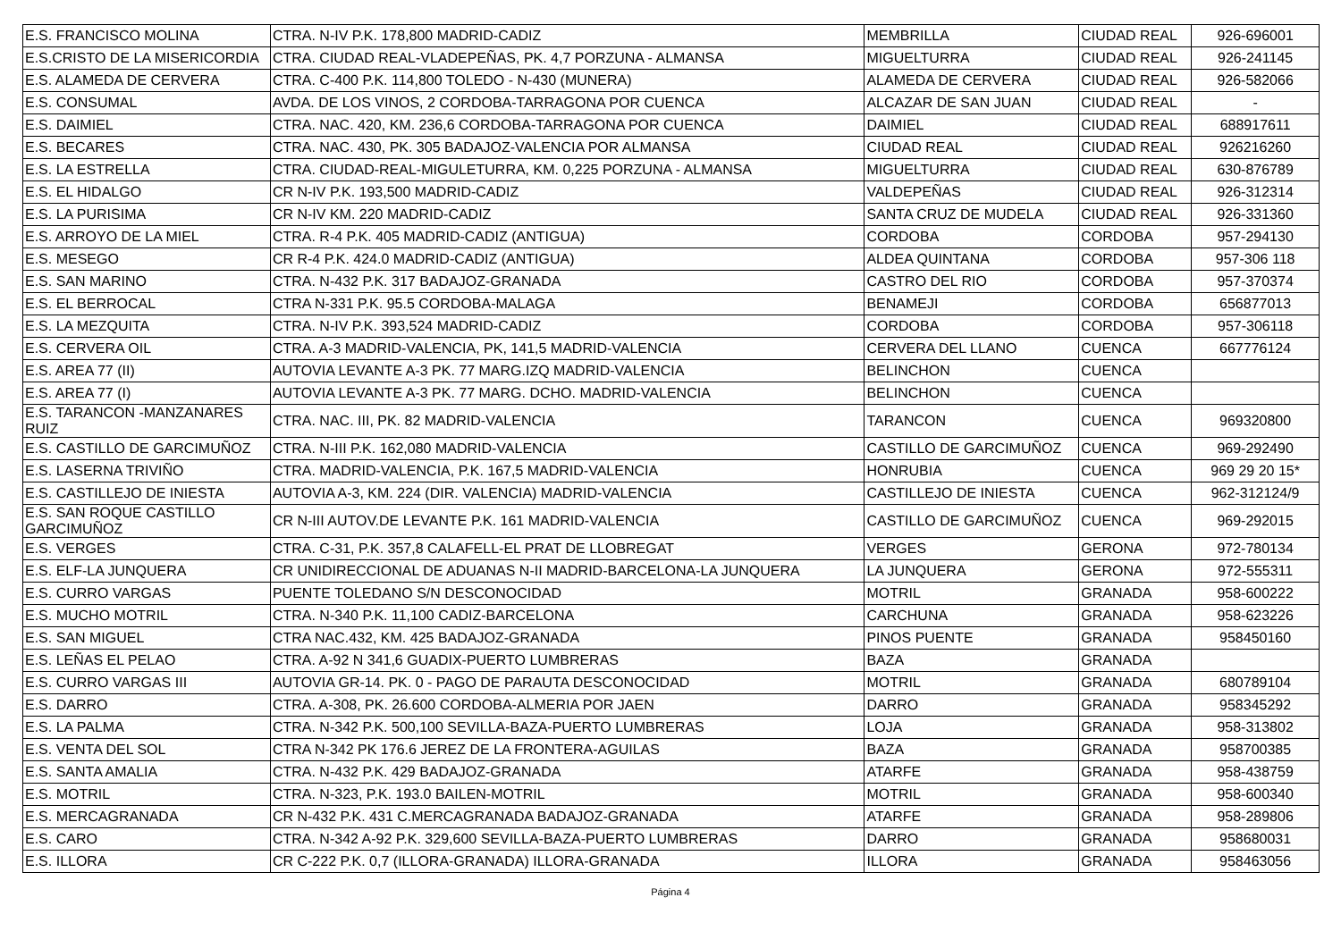| E.S. FRANCISCO MOLINA | CTRA. N-IV P.K. 178,800 MADRID-CADIZ | MEMBRILLA | CIUDAD REAL | 926-696001 |
| E.S.CRISTO DE LA MISERICORDIA | CTRA. CIUDAD REAL-VLADEPEÑAS, PK. 4,7 PORZUNA - ALMANSA | MIGUELTURRA | CIUDAD REAL | 926-241145 |
| E.S. ALAMEDA DE CERVERA | CTRA. C-400 P.K. 114,800 TOLEDO - N-430 (MUNERA) | ALAMEDA DE CERVERA | CIUDAD REAL | 926-582066 |
| E.S. CONSUMAL | AVDA. DE LOS VINOS, 2 CORDOBA-TARRAGONA POR CUENCA | ALCAZAR DE SAN JUAN | CIUDAD REAL | - |
| E.S. DAIMIEL | CTRA. NAC. 420, KM. 236,6 CORDOBA-TARRAGONA POR CUENCA | DAIMIEL | CIUDAD REAL | 688917611 |
| E.S. BECARES | CTRA. NAC. 430, PK. 305 BADAJOZ-VALENCIA POR ALMANSA | CIUDAD REAL | CIUDAD REAL | 926216260 |
| E.S. LA ESTRELLA | CTRA. CIUDAD-REAL-MIGULETURRA, KM. 0,225 PORZUNA - ALMANSA | MIGUELTURRA | CIUDAD REAL | 630-876789 |
| E.S. EL HIDALGO | CR N-IV P.K. 193,500 MADRID-CADIZ | VALDEPEÑAS | CIUDAD REAL | 926-312314 |
| E.S. LA PURISIMA | CR N-IV KM. 220 MADRID-CADIZ | SANTA CRUZ DE MUDELA | CIUDAD REAL | 926-331360 |
| E.S. ARROYO DE LA MIEL | CTRA. R-4 P.K. 405 MADRID-CADIZ (ANTIGUA) | CORDOBA | CORDOBA | 957-294130 |
| E.S. MESEGO | CR R-4 P.K. 424.0 MADRID-CADIZ (ANTIGUA) | ALDEA QUINTANA | CORDOBA | 957-306 118 |
| E.S. SAN MARINO | CTRA. N-432 P.K. 317 BADAJOZ-GRANADA | CASTRO DEL RIO | CORDOBA | 957-370374 |
| E.S. EL BERROCAL | CTRA N-331 P.K. 95.5 CORDOBA-MALAGA | BENAMEJI | CORDOBA | 656877013 |
| E.S. LA MEZQUITA | CTRA. N-IV P.K. 393,524 MADRID-CADIZ | CORDOBA | CORDOBA | 957-306118 |
| E.S. CERVERA OIL | CTRA. A-3 MADRID-VALENCIA, PK, 141,5 MADRID-VALENCIA | CERVERA DEL LLANO | CUENCA | 667776124 |
| E.S. AREA 77 (II) | AUTOVIA LEVANTE A-3 PK. 77 MARG.IZQ MADRID-VALENCIA | BELINCHON | CUENCA | |
| E.S. AREA 77 (I) | AUTOVIA LEVANTE A-3 PK. 77 MARG. DCHO. MADRID-VALENCIA | BELINCHON | CUENCA | |
| E.S. TARANCON -MANZANARES RUIZ | CTRA. NAC. III, PK. 82 MADRID-VALENCIA | TARANCON | CUENCA | 969320800 |
| E.S. CASTILLO DE GARCIMUÑOZ | CTRA. N-III P.K. 162,080 MADRID-VALENCIA | CASTILLO DE GARCIMUÑOZ | CUENCA | 969-292490 |
| E.S. LASERNA TRIVIÑO | CTRA. MADRID-VALENCIA, P.K. 167,5 MADRID-VALENCIA | HONRUBIA | CUENCA | 969 29 20 15* |
| E.S. CASTILLEJO DE INIESTA | AUTOVIA A-3, KM. 224 (DIR. VALENCIA) MADRID-VALENCIA | CASTILLEJO DE INIESTA | CUENCA | 962-312124/9 |
| E.S. SAN ROQUE CASTILLO GARCIMUÑOZ | CR N-III AUTOV.DE LEVANTE P.K. 161 MADRID-VALENCIA | CASTILLO DE GARCIMUÑOZ | CUENCA | 969-292015 |
| E.S. VERGES | CTRA. C-31, P.K. 357,8 CALAFELL-EL PRAT DE LLOBREGAT | VERGES | GERONA | 972-780134 |
| E.S. ELF-LA JUNQUERA | CR UNIDIRECCIONAL DE ADUANAS N-II MADRID-BARCELONA-LA JUNQUERA | LA JUNQUERA | GERONA | 972-555311 |
| E.S. CURRO VARGAS | PUENTE TOLEDANO S/N DESCONOCIDAD | MOTRIL | GRANADA | 958-600222 |
| E.S. MUCHO MOTRIL | CTRA. N-340 P.K. 11,100 CADIZ-BARCELONA | CARCHUNA | GRANADA | 958-623226 |
| E.S. SAN MIGUEL | CTRA NAC.432, KM. 425 BADAJOZ-GRANADA | PINOS PUENTE | GRANADA | 958450160 |
| E.S. LEÑAS EL PELAO | CTRA. A-92 N 341,6 GUADIX-PUERTO LUMBRERAS | BAZA | GRANADA | |
| E.S. CURRO VARGAS III | AUTOVIA GR-14. PK. 0 - PAGO DE PARAUTA DESCONOCIDAD | MOTRIL | GRANADA | 680789104 |
| E.S. DARRO | CTRA. A-308, PK. 26.600 CORDOBA-ALMERIA POR JAEN | DARRO | GRANADA | 958345292 |
| E.S. LA PALMA | CTRA. N-342 P.K. 500,100 SEVILLA-BAZA-PUERTO LUMBRERAS | LOJA | GRANADA | 958-313802 |
| E.S. VENTA DEL SOL | CTRA N-342 PK 176.6 JEREZ DE LA FRONTERA-AGUILAS | BAZA | GRANADA | 958700385 |
| E.S. SANTA AMALIA | CTRA. N-432 P.K. 429 BADAJOZ-GRANADA | ATARFE | GRANADA | 958-438759 |
| E.S. MOTRIL | CTRA. N-323, P.K. 193.0 BAILEN-MOTRIL | MOTRIL | GRANADA | 958-600340 |
| E.S. MERCAGRANADA | CR N-432 P.K. 431 C.MERCAGRANADA BADAJOZ-GRANADA | ATARFE | GRANADA | 958-289806 |
| E.S. CARO | CTRA. N-342 A-92 P.K. 329,600 SEVILLA-BAZA-PUERTO LUMBRERAS | DARRO | GRANADA | 958680031 |
| E.S. ILLORA | CR C-222 P.K. 0,7 (ILLORA-GRANADA) ILLORA-GRANADA | ILLORA | GRANADA | 958463056 |
Página 4